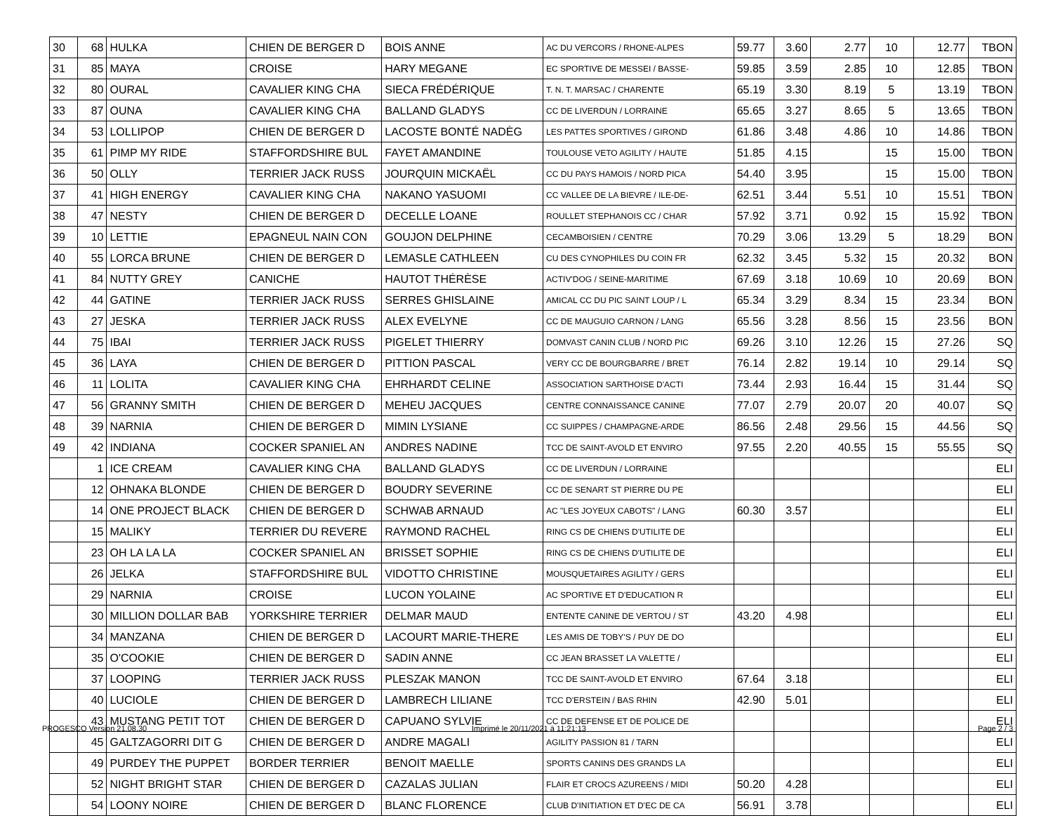| 30 | 68 | HULKA | CHIEN DE BERGER D | BOIS ANNE | AC DU VERCORS / RHONE-ALPES | 59.77 | 3.60 | 2.77 | 10 | 12.77 | TBON |
| 31 | 85 | MAYA | CROISE | HARY MEGANE | EC SPORTIVE DE MESSEI / BASSE- | 59.85 | 3.59 | 2.85 | 10 | 12.85 | TBON |
| 32 | 80 | OURAL | CAVALIER KING CHA | SIECA FRÉDÉRIQUE | T. N. T. MARSAC / CHARENTE | 65.19 | 3.30 | 8.19 | 5 | 13.19 | TBON |
| 33 | 87 | OUNA | CAVALIER KING CHA | BALLAND GLADYS | CC DE LIVERDUN / LORRAINE | 65.65 | 3.27 | 8.65 | 5 | 13.65 | TBON |
| 34 | 53 | LOLLIPOP | CHIEN DE BERGER D | LACOSTE BONTÉ NADÈG | LES PATTES SPORTIVES / GIROND | 61.86 | 3.48 | 4.86 | 10 | 14.86 | TBON |
| 35 | 61 | PIMP MY RIDE | STAFFORDSHIRE BUL | FAYET AMANDINE | TOULOUSE VETO AGILITY / HAUTE | 51.85 | 4.15 | | 15 | 15.00 | TBON |
| 36 | 50 | OLLY | TERRIER JACK RUSS | JOURQUIN MICKAËL | CC DU PAYS HAMOIS / NORD PICA | 54.40 | 3.95 | | 15 | 15.00 | TBON |
| 37 | 41 | HIGH ENERGY | CAVALIER KING CHA | NAKANO YASUOMI | CC VALLEE DE LA BIEVRE / ILE-DE- | 62.51 | 3.44 | 5.51 | 10 | 15.51 | TBON |
| 38 | 47 | NESTY | CHIEN DE BERGER D | DECELLE LOANE | ROULLET STEPHANOIS CC / CHAR | 57.92 | 3.71 | 0.92 | 15 | 15.92 | TBON |
| 39 | 10 | LETTIE | EPAGNEUL NAIN CON | GOUJON DELPHINE | CECAMBOISIEN / CENTRE | 70.29 | 3.06 | 13.29 | 5 | 18.29 | BON |
| 40 | 55 | LORCA BRUNE | CHIEN DE BERGER D | LEMASLE CATHLEEN | CU DES CYNOPHILES DU COIN FR | 62.32 | 3.45 | 5.32 | 15 | 20.32 | BON |
| 41 | 84 | NUTTY GREY | CANICHE | HAUTOT THÉRÈSE | ACTIV'DOG / SEINE-MARITIME | 67.69 | 3.18 | 10.69 | 10 | 20.69 | BON |
| 42 | 44 | GATINE | TERRIER JACK RUSS | SERRES GHISLAINE | AMICAL CC DU PIC SAINT LOUP / L | 65.34 | 3.29 | 8.34 | 15 | 23.34 | BON |
| 43 | 27 | JESKA | TERRIER JACK RUSS | ALEX EVELYNE | CC DE MAUGUIO CARNON / LANG | 65.56 | 3.28 | 8.56 | 15 | 23.56 | BON |
| 44 | 75 | IBAI | TERRIER JACK RUSS | PIGELET THIERRY | DOMVAST CANIN CLUB / NORD PIC | 69.26 | 3.10 | 12.26 | 15 | 27.26 | SQ |
| 45 | 36 | LAYA | CHIEN DE BERGER D | PITTION PASCAL | VERY CC DE BOURGBARRE / BRET | 76.14 | 2.82 | 19.14 | 10 | 29.14 | SQ |
| 46 | 11 | LOLITA | CAVALIER KING CHA | EHRHARDT CELINE | ASSOCIATION SARTHOISE D'ACTI | 73.44 | 2.93 | 16.44 | 15 | 31.44 | SQ |
| 47 | 56 | GRANNY SMITH | CHIEN DE BERGER D | MEHEU JACQUES | CENTRE CONNAISSANCE CANINE | 77.07 | 2.79 | 20.07 | 20 | 40.07 | SQ |
| 48 | 39 | NARNIA | CHIEN DE BERGER D | MIMIN LYSIANE | CC SUIPPES / CHAMPAGNE-ARDE | 86.56 | 2.48 | 29.56 | 15 | 44.56 | SQ |
| 49 | 42 | INDIANA | COCKER SPANIEL AN | ANDRES NADINE | TCC DE SAINT-AVOLD ET ENVIRO | 97.55 | 2.20 | 40.55 | 15 | 55.55 | SQ |
| | 1 | ICE CREAM | CAVALIER KING CHA | BALLAND GLADYS | CC DE LIVERDUN / LORRAINE | | | | | | ELI |
| | 12 | OHNAKA BLONDE | CHIEN DE BERGER D | BOUDRY SEVERINE | CC DE SENART ST PIERRE DU PE | | | | | | ELI |
| | 14 | ONE PROJECT BLACK | CHIEN DE BERGER D | SCHWAB ARNAUD | AC "LES JOYEUX CABOTS" / LANG | 60.30 | 3.57 | | | | ELI |
| | 15 | MALIKY | TERRIER DU REVERE | RAYMOND RACHEL | RING CS DE CHIENS D'UTILITE DE | | | | | | ELI |
| | 23 | OH LA LA LA | COCKER SPANIEL AN | BRISSET SOPHIE | RING CS DE CHIENS D'UTILITE DE | | | | | | ELI |
| | 26 | JELKA | STAFFORDSHIRE BUL | VIDOTTO CHRISTINE | MOUSQUETAIRES AGILITY / GERS | | | | | | ELI |
| | 29 | NARNIA | CROISE | LUCON YOLAINE | AC SPORTIVE ET D'EDUCATION R | | | | | | ELI |
| | 30 | MILLION DOLLAR BAB | YORKSHIRE TERRIER | DELMAR MAUD | ENTENTE CANINE DE VERTOU / ST | 43.20 | 4.98 | | | | ELI |
| | 34 | MANZANA | CHIEN DE BERGER D | LACOURT MARIE-THERE | LES AMIS DE TOBY'S / PUY DE DO | | | | | | ELI |
| | 35 | O'COOKIE | CHIEN DE BERGER D | SADIN ANNE | CC JEAN BRASSET LA VALETTE / | | | | | | ELI |
| | 37 | LOOPING | TERRIER JACK RUSS | PLESZAK MANON | TCC DE SAINT-AVOLD ET ENVIRO | 67.64 | 3.18 | | | | ELI |
| | 40 | LUCIOLE | CHIEN DE BERGER D | LAMBRECH LILIANE | TCC D'ERSTEIN / BAS RHIN | 42.90 | 5.01 | | | | ELI |
| | 43 | MUSTANG PETIT TOT | CHIEN DE BERGER D | CAPUANO SYLVIE | CC DE DEFENSE ET DE POLICE DE | | | | | | ELI |
| | 45 | GALTZAGORRI DIT G | CHIEN DE BERGER D | ANDRE MAGALI | AGILITY PASSION 81 / TARN | | | | | | ELI |
| | 49 | PURDEY THE PUPPET | BORDER TERRIER | BENOIT MAELLE | SPORTS CANINS DES GRANDS LA | | | | | | ELI |
| | 52 | NIGHT BRIGHT STAR | CHIEN DE BERGER D | CAZALAS JULIAN | FLAIR ET CROCS AZUREENS / MIDI | 50.20 | 4.28 | | | | ELI |
| | 54 | LOONY NOIRE | CHIEN DE BERGER D | BLANC FLORENCE | CLUB D'INITIATION ET D'EC DE CA | 56.91 | 3.78 | | | | ELI |
PROGESCO Version 21.08.30
Imprimé le 20/11/2021 à 11:21:13
Page 2 / 3